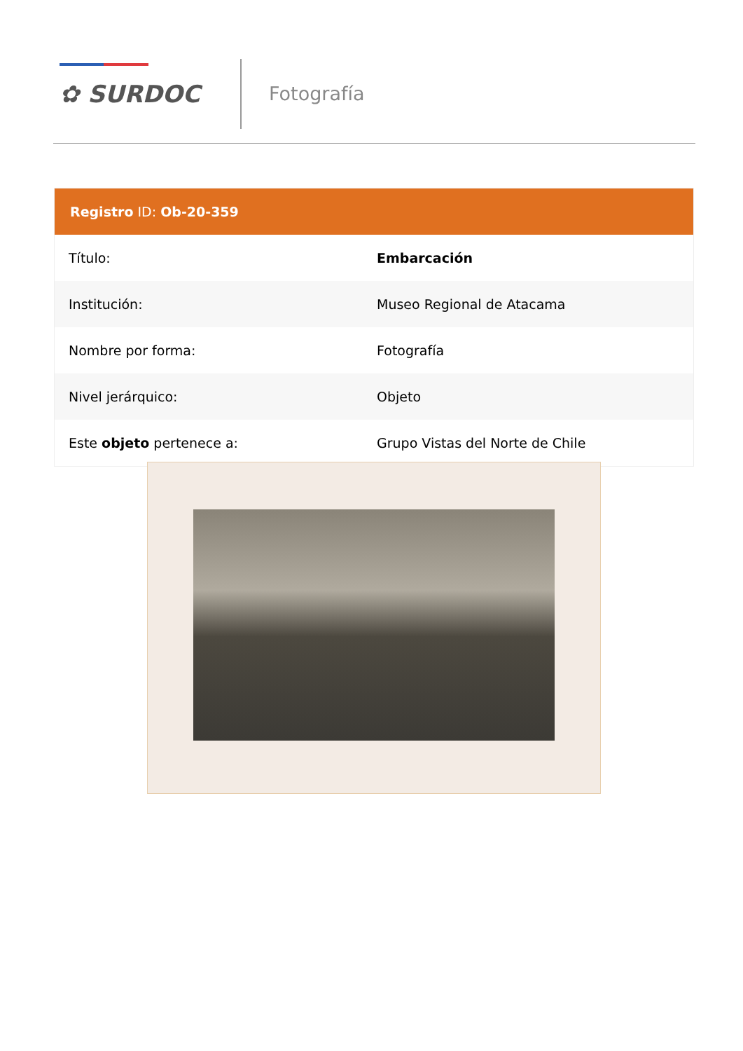✿ SURDOC
Fotografía
| Registro ID: Ob-20-359 | |
| --- | --- |
| Título: | Embarcación |
| Institución: | Museo Regional de Atacama |
| Nombre por forma: | Fotografía |
| Nivel jerárquico: | Objeto |
| Este objeto pertenece a: | Grupo Vistas del Norte de Chile |